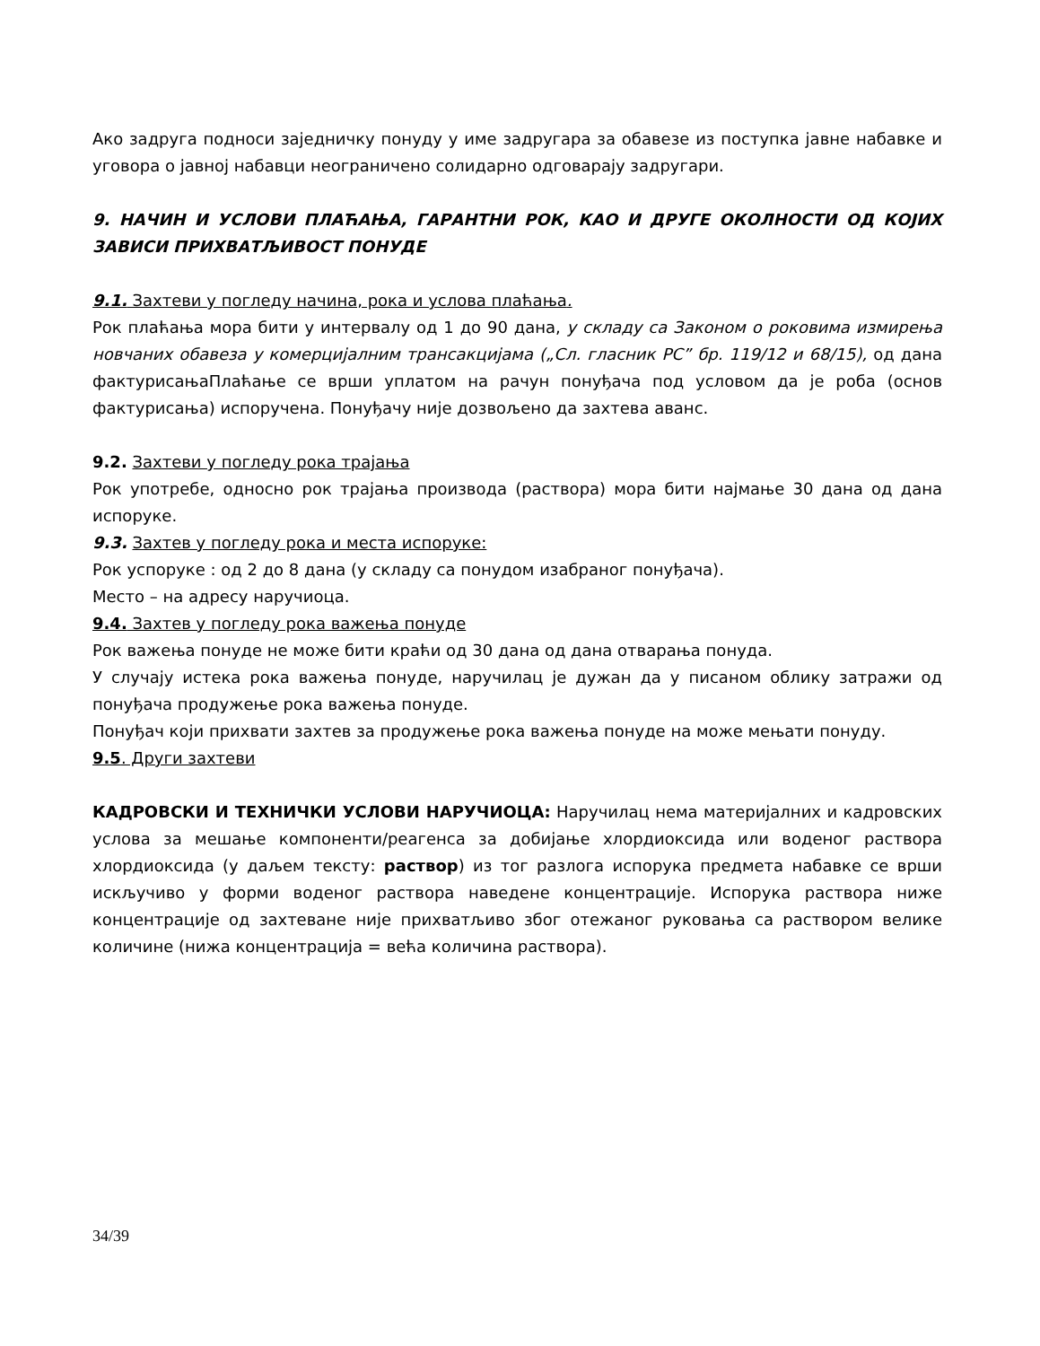Ако задруга подноси заједничку понуду у име задругара за обавезе из поступка јавне набавке и уговора о јавној набавци неограничено солидарно одговарају задругари.
9. НАЧИН И УСЛОВИ ПЛАЋАЊА, ГАРАНТНИ РОК, КАО И ДРУГЕ ОКОЛНОСТИ ОД КОЈИХ ЗАВИСИ ПРИХВАТЉИВОСТ ПОНУДЕ
9.1. Захтеви у погледу начина, рока и услова плаћања.
Рок плаћања мора бити у интервалу од 1 до 90 дана, у складу са Законом о роковима измирења новчаних обавеза у комерцијалним трансакцијама („Сл. гласник РС” бр. 119/12 и 68/15), од дана фактурисањаПлаћање се врши уплатом на рачун понуђача под условом да је роба (основ фактурисања) испоручена. Понуђачу није дозвољено да захтева аванс.
9.2. Захтеви у погледу рока трајања
Рок употребе, односно рок трајања производа (раствора) мора бити најмање 30 дана од дана испоруке.
9.3. Захтев у погледу рока и места испоруке:
Рок успоруке : од 2 до 8 дана (у складу са понудом изабраног понуђача).
Место – на адресу наручиоца.
9.4. Захтев у погледу рока важења понуде
Рок важења понуде не може бити краћи од 30 дана од дана отварања понуда.
У случају истека рока важења понуде, наручилац је дужан да у писаном облику затражи од понуђача продужење рока важења понуде.
Понуђач који прихвати захтев за продужење рока важења понуде на може мењати понуду.
9.5. Други захтеви
КАДРОВСКИ И ТЕХНИЧКИ УСЛОВИ НАРУЧИОЦА: Наручилац нема материјалних и кадровских услова за мешање компоненти/реагенса за добијање хлордиоксида или воденог раствора хлордиоксида (у даљем тексту: раствор) из тог разлога испорука предмета набавке се врши искључиво у форми воденог раствора наведене концентрације. Испорука раствора ниже концентрације од захтеване није прихватљиво због отежаног руковања са раствором велике количине (нижа концентрација = већа количина раствора).
34/39